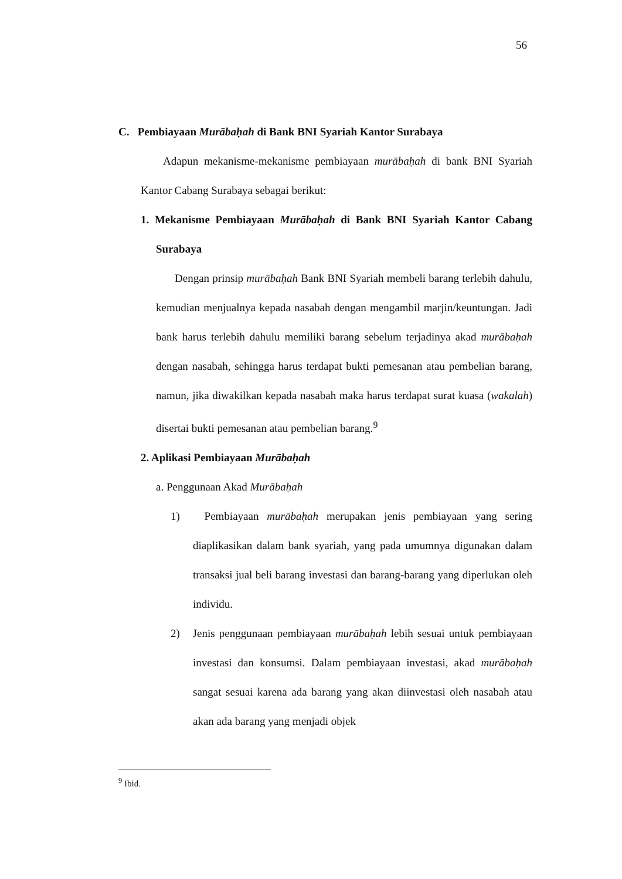56
C. Pembiayaan Murābaḥah di Bank BNI Syariah Kantor Surabaya
Adapun mekanisme-mekanisme pembiayaan murābaḥah di bank BNI Syariah Kantor Cabang Surabaya sebagai berikut:
1. Mekanisme Pembiayaan Murābaḥah di Bank BNI Syariah Kantor Cabang Surabaya
Dengan prinsip murābaḥah Bank BNI Syariah membeli barang terlebih dahulu, kemudian menjualnya kepada nasabah dengan mengambil marjin/keuntungan. Jadi bank harus terlebih dahulu memiliki barang sebelum terjadinya akad murābaḥah dengan nasabah, sehingga harus terdapat bukti pemesanan atau pembelian barang, namun, jika diwakilkan kepada nasabah maka harus terdapat surat kuasa (wakalah) disertai bukti pemesanan atau pembelian barang.<sup>9</sup>
2. Aplikasi Pembiayaan Murābaḥah
a. Penggunaan Akad Murābaḥah
1) Pembiayaan murābaḥah merupakan jenis pembiayaan yang sering diaplikasikan dalam bank syariah, yang pada umumnya digunakan dalam transaksi jual beli barang investasi dan barang-barang yang diperlukan oleh individu.
2) Jenis penggunaan pembiayaan murābaḥah lebih sesuai untuk pembiayaan investasi dan konsumsi. Dalam pembiayaan investasi, akad murābaḥah sangat sesuai karena ada barang yang akan diinvestasi oleh nasabah atau akan ada barang yang menjadi objek
<sup>9</sup> Ibid.